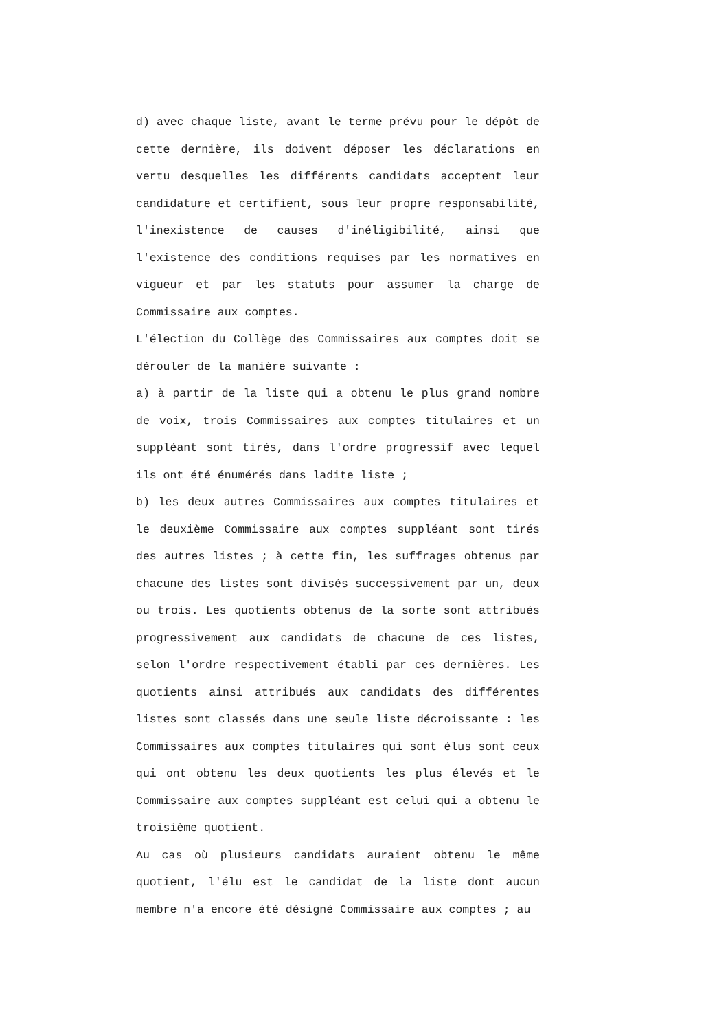d) avec chaque liste, avant le terme prévu pour le dépôt de cette dernière, ils doivent déposer les déclarations en vertu desquelles les différents candidats acceptent leur candidature et certifient, sous leur propre responsabilité, l'inexistence de causes d'inéligibilité, ainsi que l'existence des conditions requises par les normatives en vigueur et par les statuts pour assumer la charge de Commissaire aux comptes.
L'élection du Collège des Commissaires aux comptes doit se dérouler de la manière suivante :
a) à partir de la liste qui a obtenu le plus grand nombre de voix, trois Commissaires aux comptes titulaires et un suppléant sont tirés, dans l'ordre progressif avec lequel ils ont été énumérés dans ladite liste ;
b) les deux autres Commissaires aux comptes titulaires et le deuxième Commissaire aux comptes suppléant sont tirés des autres listes ; à cette fin, les suffrages obtenus par chacune des listes sont divisés successivement par un, deux ou trois. Les quotients obtenus de la sorte sont attribués progressivement aux candidats de chacune de ces listes, selon l'ordre respectivement établi par ces dernières. Les quotients ainsi attribués aux candidats des différentes listes sont classés dans une seule liste décroissante : les Commissaires aux comptes titulaires qui sont élus sont ceux qui ont obtenu les deux quotients les plus élevés et le Commissaire aux comptes suppléant est celui qui a obtenu le troisième quotient.
Au cas où plusieurs candidats auraient obtenu le même quotient, l'élu est le candidat de la liste dont aucun membre n'a encore été désigné Commissaire aux comptes ; au